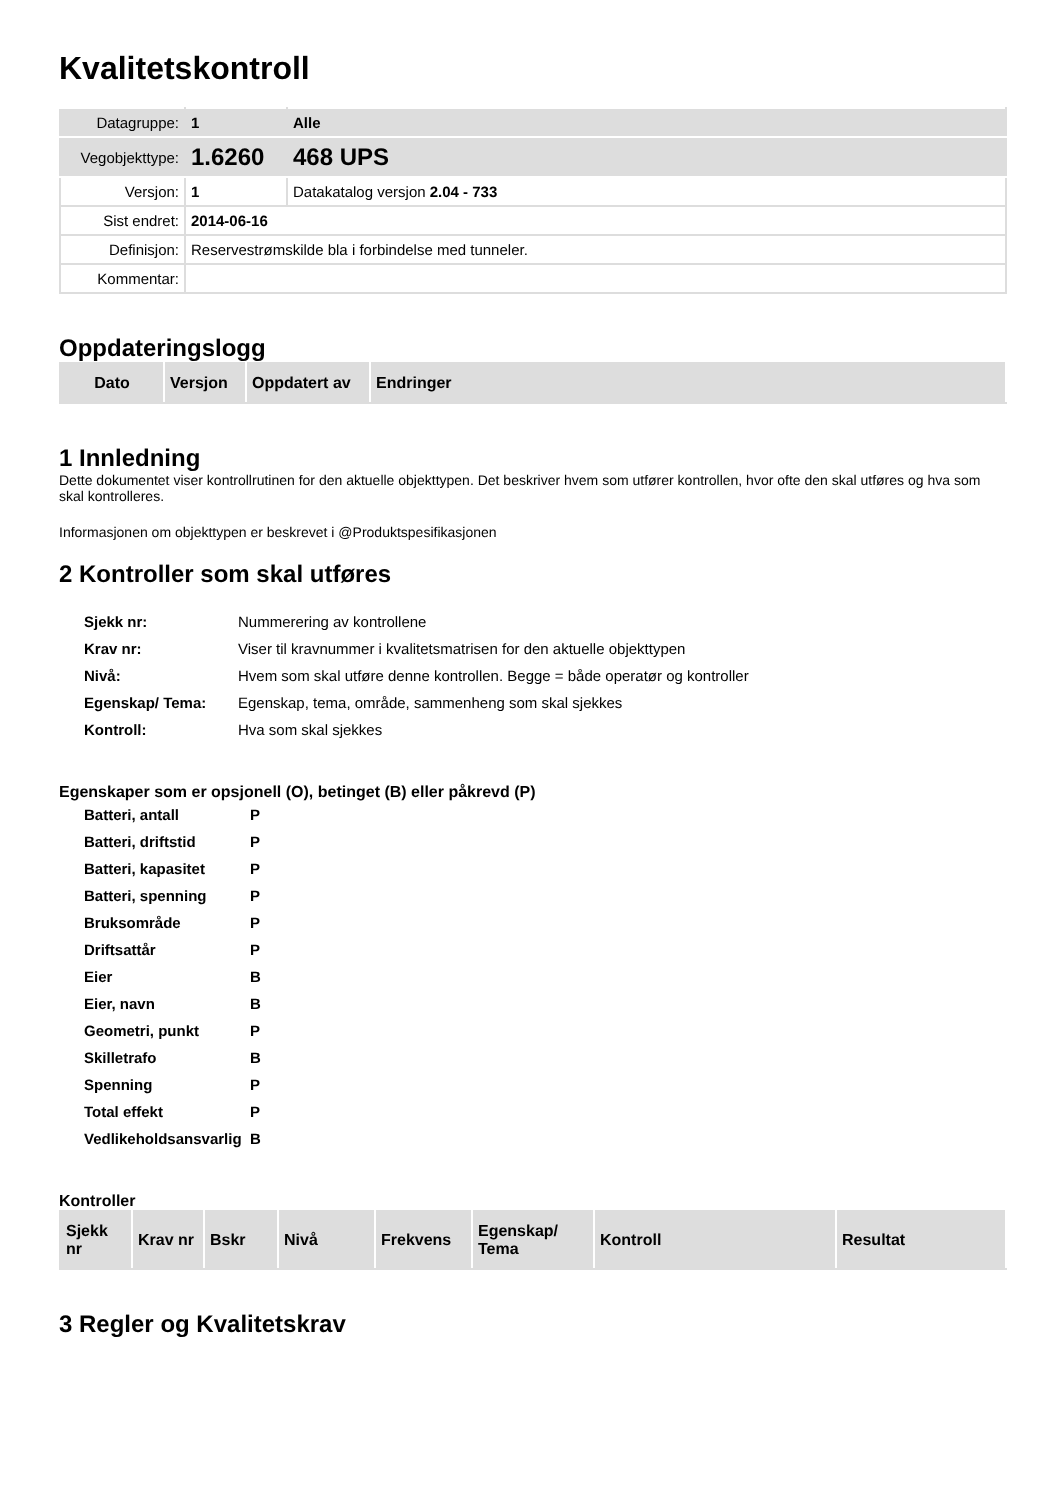Kvalitetskontroll
| Datagruppe: | 1 | Alle |
| Vegobjekttype: | 1.6260 | 468 UPS |
| Versjon: | 1 | Datakatalog versjon 2.04 - 733 |
| Sist endret: | 2014-06-16 | |
| Definisjon: | Reservestrømskilde bla i forbindelse med tunneler. | |
| Kommentar: | | |
Oppdateringslogg
| Dato | Versjon | Oppdatert av | Endringer |
| --- | --- | --- | --- |
1 Innledning
Dette dokumentet viser kontrollrutinen for den aktuelle objekttypen. Det beskriver hvem som utfører kontrollen, hvor ofte den skal utføres og hva som skal kontrolleres.
Informasjonen om objekttypen er beskrevet i @Produktspesifikasjonen
2 Kontroller som skal utføres
| Sjekk nr: | Nummerering av kontrollene |
| Krav nr: | Viser til kravnummer i kvalitetsmatrisen for den aktuelle objekttypen |
| Nivå: | Hvem som skal utføre denne kontrollen. Begge = både operatør og kontroller |
| Egenskap/ Tema: | Egenskap, tema, område, sammenheng som skal sjekkes |
| Kontroll: | Hva som skal sjekkes |
Egenskaper som er opsjonell (O), betinget (B) eller påkrevd (P)
| Batteri, antall | P |
| Batteri, driftstid | P |
| Batteri, kapasitet | P |
| Batteri, spenning | P |
| Bruksområde | P |
| Driftsattår | P |
| Eier | B |
| Eier, navn | B |
| Geometri, punkt | P |
| Skilletrafo | B |
| Spenning | P |
| Total effekt | P |
| Vedlikeholdsansvarlig | B |
Kontroller
| Sjekk nr | Krav nr | Bskr | Nivå | Frekvens | Egenskap/ Tema | Kontroll | Resultat |
| --- | --- | --- | --- | --- | --- | --- | --- |
3 Regler og Kvalitetskrav